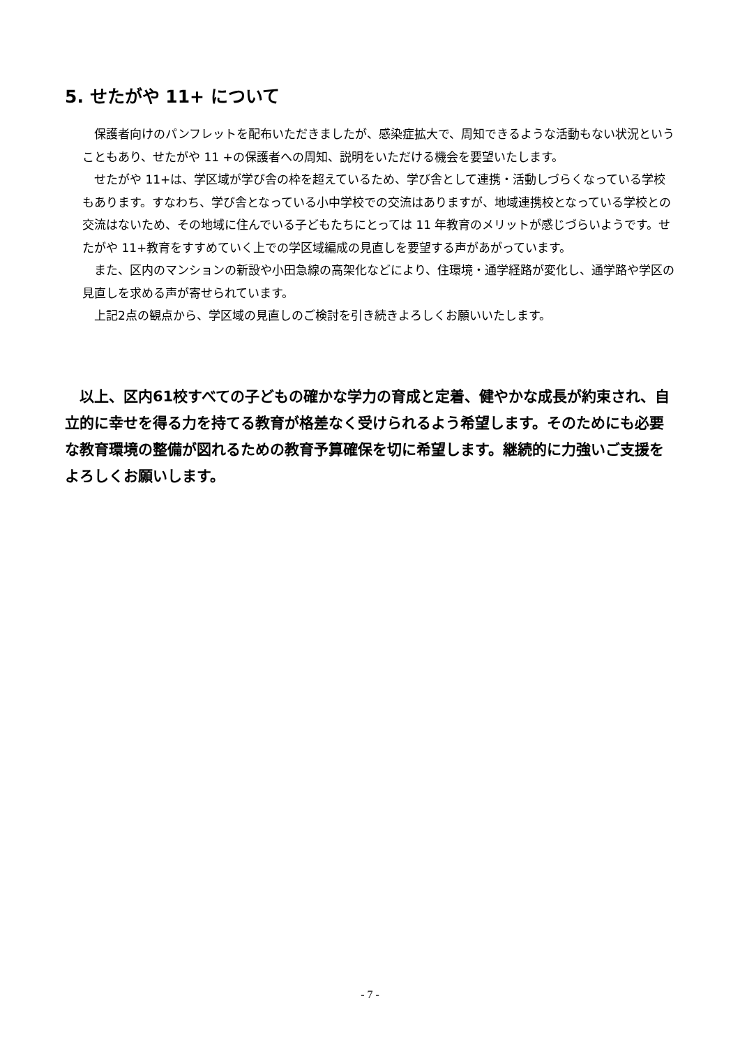5. せたがや 11+ について
保護者向けのパンフレットを配布いただきましたが、感染症拡大で、周知できるような活動もない状況ということもあり、せたがや 11 +の保護者への周知、説明をいただける機会を要望いたします。
せたがや 11+は、学区域が学び舎の枠を超えているため、学び舎として連携・活動しづらくなっている学校もあります。すなわち、学び舎となっている小中学校での交流はありますが、地域連携校となっている学校との交流はないため、その地域に住んでいる子どもたちにとっては 11 年教育のメリットが感じづらいようです。せたがや 11+教育をすすめていく上での学区域編成の見直しを要望する声があがっています。
また、区内のマンションの新設や小田急線の高架化などにより、住環境・通学経路が変化し、通学路や学区の見直しを求める声が寄せられています。
上記2点の観点から、学区域の見直しのご検討を引き続きよろしくお願いいたします。
以上、区内61校すべての子どもの確かな学力の育成と定着、健やかな成長が約束され、自立的に幸せを得る力を持てる教育が格差なく受けられるよう希望します。そのためにも必要な教育環境の整備が図れるための教育予算確保を切に希望します。継続的に力強いご支援をよろしくお願いします。
- 7 -